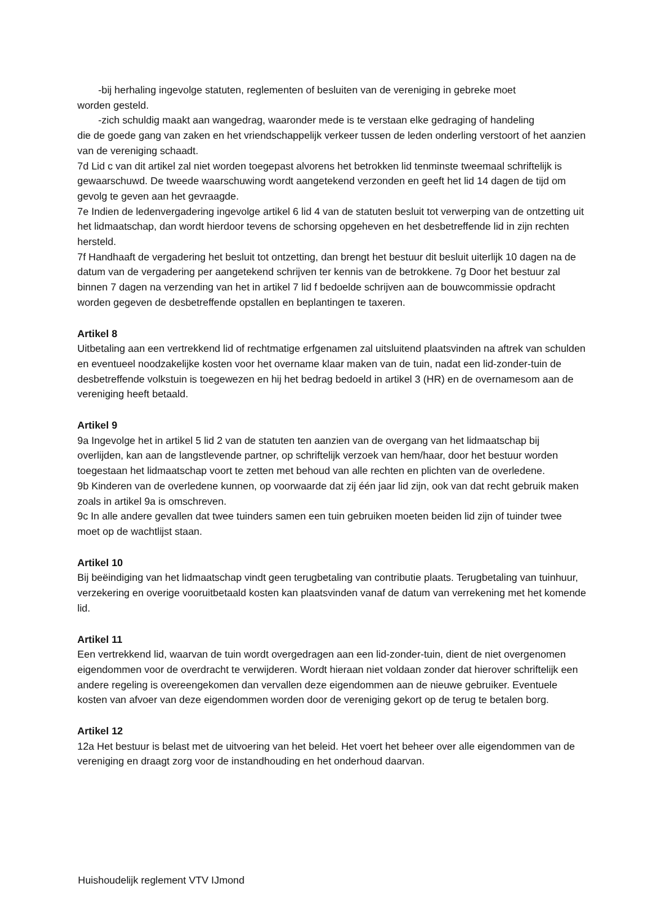-bij herhaling ingevolge statuten, reglementen of besluiten van de vereniging in gebreke moet
worden gesteld.
-zich schuldig maakt aan wangedrag, waaronder mede is te verstaan elke gedraging of handeling
die de goede gang van zaken en het vriendschappelijk verkeer tussen de leden onderling verstoort of het aanzien van de vereniging schaadt.
7d Lid c van dit artikel zal niet worden toegepast alvorens het betrokken lid tenminste tweemaal schriftelijk is gewaarschuwd. De tweede waarschuwing wordt aangetekend verzonden en geeft het lid 14 dagen de tijd om gevolg te geven aan het gevraagde.
7e Indien de ledenvergadering ingevolge artikel 6 lid 4 van de statuten besluit tot verwerping van de ontzetting uit het lidmaatschap, dan wordt hierdoor tevens de schorsing opgeheven en het desbetreffende lid in zijn rechten hersteld.
7f Handhaaft de vergadering het besluit tot ontzetting, dan brengt het bestuur dit besluit uiterlijk 10 dagen na de datum van de vergadering per aangetekend schrijven ter kennis van de betrokkene. 7g Door het bestuur zal binnen 7 dagen na verzending van het in artikel 7 lid f bedoelde schrijven aan de bouwcommissie opdracht worden gegeven de desbetreffende opstallen en beplantingen te taxeren.
Artikel 8
Uitbetaling aan een vertrekkend lid of rechtmatige erfgenamen zal uitsluitend plaatsvinden na aftrek van schulden en eventueel noodzakelijke kosten voor het overname klaar maken van de tuin, nadat een lid-zonder-tuin de desbetreffende volkstuin is toegewezen en hij het bedrag bedoeld in artikel 3 (HR) en de overnamesom aan de vereniging heeft betaald.
Artikel 9
9a Ingevolge het in artikel 5 lid 2 van de statuten ten aanzien van de overgang van het lidmaatschap bij overlijden, kan aan de langstlevende partner, op schriftelijk verzoek van hem/haar, door het bestuur worden toegestaan het lidmaatschap voort te zetten met behoud van alle rechten en plichten van de overledene.
9b Kinderen van de overledene kunnen, op voorwaarde dat zij één jaar lid zijn, ook van dat recht gebruik maken zoals in artikel 9a is omschreven.
9c In alle andere gevallen dat twee tuinders samen een tuin gebruiken moeten beiden lid zijn of tuinder twee moet op de wachtlijst staan.
Artikel 10
Bij beëindiging van het lidmaatschap vindt geen terugbetaling van contributie plaats. Terugbetaling van tuinhuur, verzekering en overige vooruitbetaald kosten kan plaatsvinden vanaf de datum van verrekening met het komende lid.
Artikel 11
Een vertrekkend lid, waarvan de tuin wordt overgedragen aan een lid-zonder-tuin, dient de niet overgenomen eigendommen voor de overdracht te verwijderen. Wordt hieraan niet voldaan zonder dat hierover schriftelijk een andere regeling is overeengekomen dan vervallen deze eigendommen aan de nieuwe gebruiker. Eventuele kosten van afvoer van deze eigendommen worden door de vereniging gekort op de terug te betalen borg.
Artikel 12
12a Het bestuur is belast met de uitvoering van het beleid. Het voert het beheer over alle eigendommen van de vereniging en draagt zorg voor de instandhouding en het onderhoud daarvan.
Huishoudelijk reglement VTV IJmond